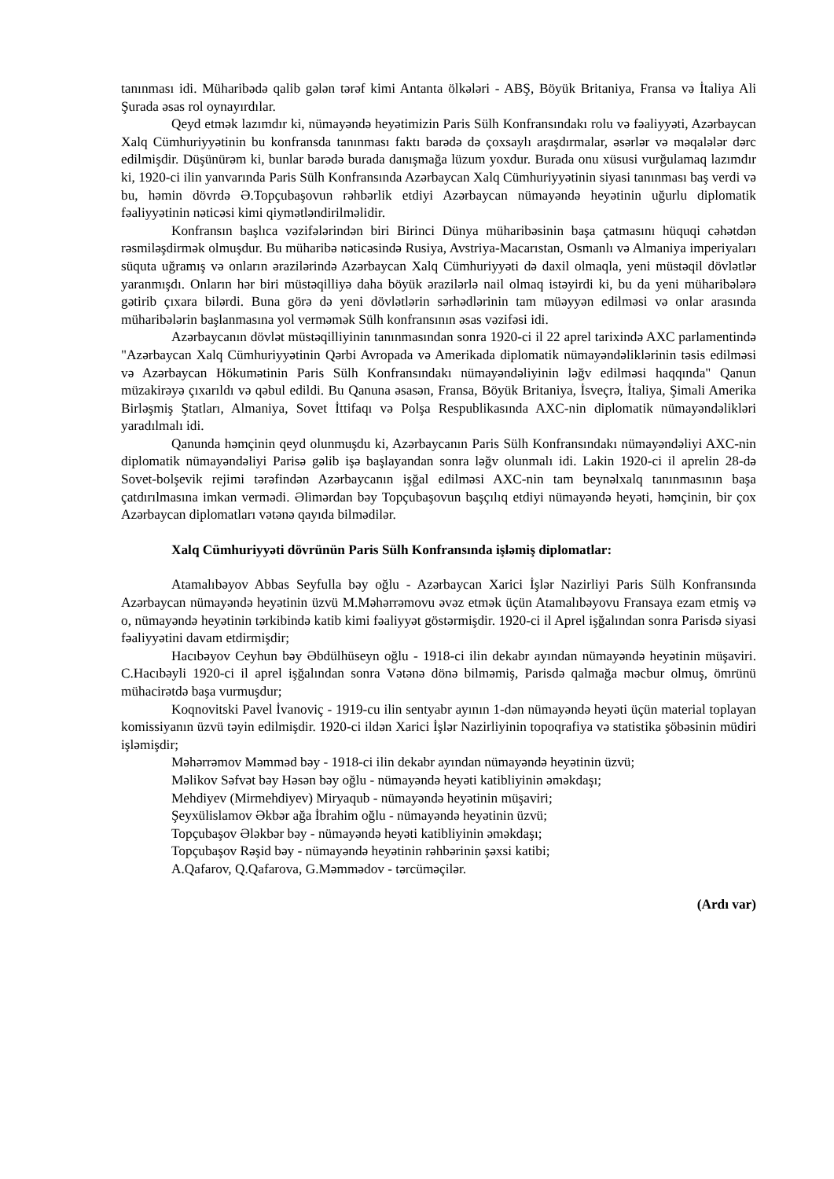tanınması idi. Müharibədə qalib gələn tərəf kimi Antanta ölkələri - ABŞ, Böyük Britaniya, Fransa və İtaliya Ali Şurada əsas rol oynayırdılar.
Qeyd etmək lazımdır ki, nümayəndə heyətimizin Paris Sülh Konfransındakı rolu və fəaliyyəti, Azərbaycan Xalq Cümhuriyyətinin bu konfransda tanınması faktı barədə də çoxsaylı araşdırmalar, əsərlər və məqalələr dərc edilmişdir. Düşünürəm ki, bunlar barədə burada danışmağa lüzum yoxdur. Burada onu xüsusi vurğulamaq lazımdır ki, 1920-ci ilin yanvarında Paris Sülh Konfransında Azərbaycan Xalq Cümhuriyyətinin siyasi tanınması baş verdi və bu, həmin dövrdə Ə.Topçubaşovun rəhbərlik etdiyi Azərbaycan nümayəndə heyətinin uğurlu diplomatik fəaliyyətinin nəticəsi kimi qiymətləndirilməlidir.
Konfransın başlıca vəzifələrindən biri Birinci Dünya müharibəsinin başa çatmasını hüquqi cəhətdən rəsmiləşdirmək olmuşdur. Bu müharibə nəticəsində Rusiya, Avstriya-Macarıstan, Osmanlı və Almaniya imperiyaları süquta uğramış və onların ərazilərində Azərbaycan Xalq Cümhuriyyəti də daxil olmaqla, yeni müstəqil dövlətlər yaranmışdı. Onların hər biri müstəqilliyə daha böyük ərazilərlə nail olmaq istəyirdi ki, bu da yeni müharibələrə gətirib çıxara bilərdi. Buna görə də yeni dövlətlərin sərhədlərinin tam müəyyən edilməsi və onlar arasında müharibələrin başlanmasına yol verməmək Sülh konfransının əsas vəzifəsi idi.
Azərbaycanın dövlət müstəqilliyinin tanınmasından sonra 1920-ci il 22 aprel tarixində AXC parlamentində "Azərbaycan Xalq Cümhuriyyətinin Qərbi Avropada və Amerikada diplomatik nümayəndəliklərinin təsis edilməsi və Azərbaycan Hökumətinin Paris Sülh Konfransındakı nümayəndəliyinin ləğv edilməsi haqqında" Qanun müzakirəyə çıxarıldı və qəbul edildi. Bu Qanuna əsasən, Fransa, Böyük Britaniya, İsveçrə, İtaliya, Şimali Amerika Birləşmiş Ştatları, Almaniya, Sovet İttifaqı və Polşa Respublikasında AXC-nin diplomatik nümayəndəlikləri yaradılmalı idi.
Qanunda həmçinin qeyd olunmuşdu ki, Azərbaycanın Paris Sülh Konfransındakı nümayəndəliyi AXC-nin diplomatik nümayəndəliyi Parisə gəlib işə başlayandan sonra ləğv olunmalı idi. Lakin 1920-ci il aprelin 28-də Sovet-bolşevik rejimi tərəfindən Azərbaycanın işğal edilməsi AXC-nin tam beynəlxalq tanınmasının başa çatdırılmasına imkan vermədi. Əlimərdan bəy Topçubaşovun başçılıq etdiyi nümayəndə heyəti, həmçinin, bir çox Azərbaycan diplomatları vətənə qayıda bilmədilər.
Xalq Cümhuriyyəti dövrünün Paris Sülh Konfransında işləmiş diplomatlar:
Atamalıbəyov Abbas Seyfulla bəy oğlu - Azərbaycan Xarici İşlər Nazirliyi Paris Sülh Konfransında Azərbaycan nümayəndə heyətinin üzvü M.Məhərrəmovu əvəz etmək üçün Atamalıbəyovu Fransaya ezam etmiş və o, nümayəndə heyətinin tərkibində katib kimi fəaliyyət göstərmişdir. 1920-ci il Aprel işğalından sonra Parisdə siyasi fəaliyyətini davam etdirmişdir;
Hacıbəyov Ceyhun bəy Əbdülhüseyn oğlu - 1918-ci ilin dekabr ayından nümayəndə heyətinin müşaviri. C.Hacıbəyli 1920-ci il aprel işğalından sonra Vətənə dönə bilməmiş, Parisdə qalmağa məcbur olmuş, ömrünü mühacirətdə başa vurmuşdur;
Koqnovitski Pavel İvanoviç - 1919-cu ilin sentyabr ayının 1-dən nümayəndə heyəti üçün material toplayan komissiyanın üzvü təyin edilmişdir. 1920-ci ildən Xarici İşlər Nazirliyinin topoqrafiya və statistika şöbəsinin müdiri işləmişdir;
Məhərrəmov Məmməd bəy - 1918-ci ilin dekabr ayından nümayəndə heyətinin üzvü;
Məlikov Səfvət bəy Həsən bəy oğlu - nümayəndə heyəti katibliyinin əməkdaşı;
Mehdiyev (Mirmehdiyev) Miryaqub - nümayəndə heyətinin müşaviri;
Şeyxülislamov Əkbər ağa İbrahim oğlu - nümayəndə heyətinin üzvü;
Topçubaşov Ələkbər bəy - nümayəndə heyəti katibliyinin əməkdaşı;
Topçubaşov Rəşid bəy - nümayəndə heyətinin rəhbərinin şəxsi katibi;
A.Qafarov, Q.Qafarova, G.Məmmədov - tərcüməçilər.
(Ardı var)